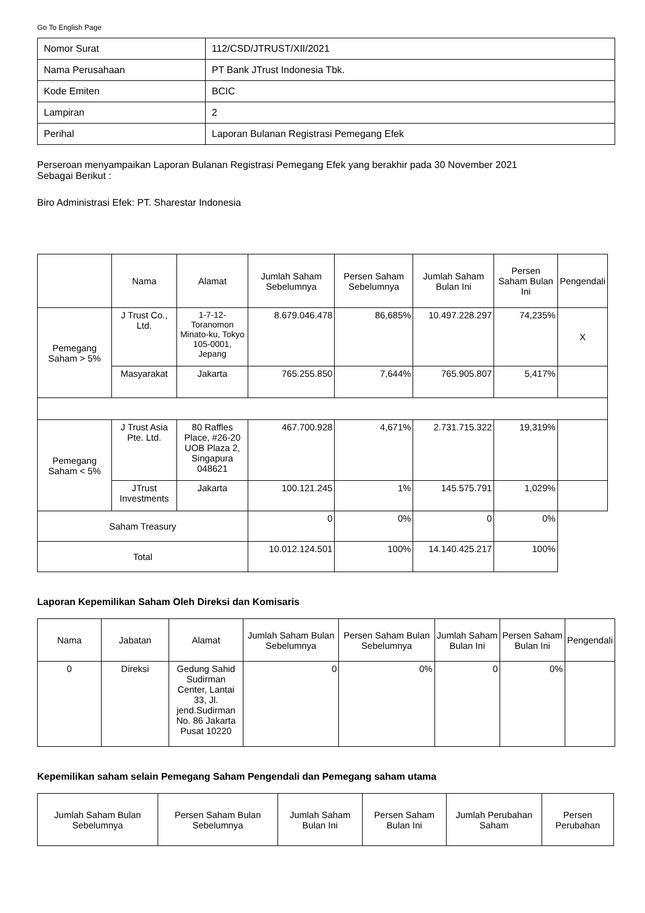Go To English Page
| Nomor Surat | 112/CSD/JTRUST/XII/2021 |
| Nama Perusahaan | PT Bank JTrust Indonesia Tbk. |
| Kode Emiten | BCIC |
| Lampiran | 2 |
| Perihal | Laporan Bulanan Registrasi Pemegang Efek |
Perseroan menyampaikan Laporan Bulanan Registrasi Pemegang Efek yang berakhir pada 30 November 2021
Sebagai Berikut :
Biro Administrasi Efek: PT. Sharestar Indonesia
| | Nama | Alamat | Jumlah Saham Sebelumnya | Persen Saham Sebelumnya | Jumlah Saham Bulan Ini | Persen Saham Bulan Ini | Pengendali |
| --- | --- | --- | --- | --- | --- | --- | --- |
| Pemegang Saham > 5% | J Trust Co., Ltd. | 1-7-12-Toranomon Minato-ku, Tokyo 105-0001, Jepang | 8.679.046.478 | 86,685% | 10.497.228.297 | 74,235% | X |
| | Masyarakat | Jakarta | 765.255.850 | 7,644% | 765.905.807 | 5,417% | |
| Pemegang Saham < 5% | J Trust Asia Pte. Ltd. | 80 Raffles Place, #26-20 UOB Plaza 2, Singapura 048621 | 467.700.928 | 4,671% | 2.731.715.322 | 19,319% | |
| | JTrust Investments | Jakarta | 100.121.245 | 1% | 145.575.791 | 1,029% | |
| Saham Treasury | | | 0 | 0% | 0 | 0% | |
| Total | | | 10.012.124.501 | 100% | 14.140.425.217 | 100% | |
Laporan Kepemilikan Saham Oleh Direksi dan Komisaris
| Nama | Jabatan | Alamat | Jumlah Saham Bulan Sebelumnya | Persen Saham Bulan Sebelumnya | Jumlah Saham Bulan Ini | Persen Saham Bulan Ini | Pengendali |
| --- | --- | --- | --- | --- | --- | --- | --- |
| 0 | Direksi | Gedung Sahid Sudirman Center, Lantai 33, Jl. jend.Sudirman No. 86 Jakarta Pusat 10220 | 0 | 0% | 0 | 0% | |
Kepemilikan saham selain Pemegang Saham Pengendali dan Pemegang saham utama
| Jumlah Saham Bulan Sebelumnya | Persen Saham Bulan Sebelumnya | Jumlah Saham Bulan Ini | Persen Saham Bulan Ini | Jumlah Perubahan Saham | Persen Perubahan |
| --- | --- | --- | --- | --- | --- |